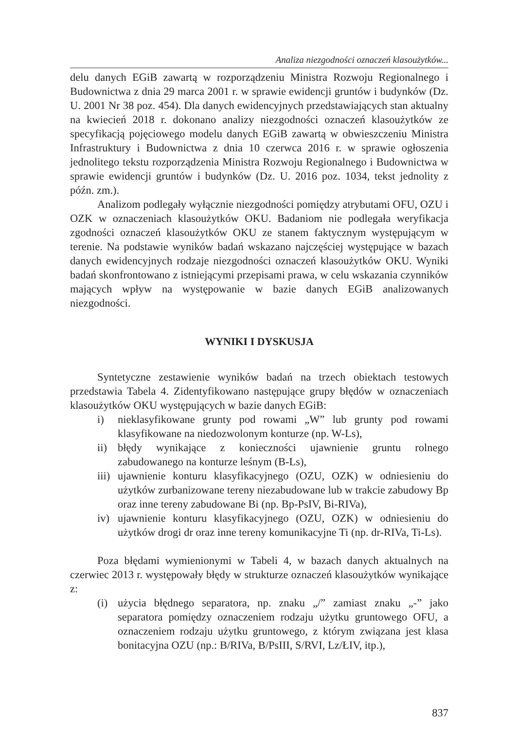Analiza niezgodności oznaczeń klasoużytków...
delu danych EGiB zawartą w rozporządzeniu Ministra Rozwoju Regionalnego i Budownictwa z dnia 29 marca 2001 r. w sprawie ewidencji gruntów i budynków (Dz. U. 2001 Nr 38 poz. 454). Dla danych ewidencyjnych przedstawiających stan aktualny na kwiecień 2018 r. dokonano analizy niezgodności oznaczeń klasoużytków ze specyfikacją pojęciowego modelu danych EGiB zawartą w obwieszczeniu Ministra Infrastruktury i Budownictwa z dnia 10 czerwca 2016 r. w sprawie ogłoszenia jednolitego tekstu rozporządzenia Ministra Rozwoju Regionalnego i Budownictwa w sprawie ewidencji gruntów i budynków (Dz. U. 2016 poz. 1034, tekst jednolity z późn. zm.).
Analizom podlegały wyłącznie niezgodności pomiędzy atrybutami OFU, OZU i OZK w oznaczeniach klasoużytków OKU. Badaniom nie podlegała weryfikacja zgodności oznaczeń klasoużytków OKU ze stanem faktycznym występującym w terenie. Na podstawie wyników badań wskazano najczęściej występujące w bazach danych ewidencyjnych rodzaje niezgodności oznaczeń klasoużytków OKU. Wyniki badań skonfrontowano z istniejącymi przepisami prawa, w celu wskazania czynników mających wpływ na występowanie w bazie danych EGiB analizowanych niezgodności.
WYNIKI I DYSKUSJA
Syntetyczne zestawienie wyników badań na trzech obiektach testowych przedstawia Tabela 4. Zidentyfikowano następujące grupy błędów w oznaczeniach klasoużytków OKU występujących w bazie danych EGiB:
i) nieklasyfikowane grunty pod rowami „W” lub grunty pod rowami klasyfikowane na niedozwolonym konturze (np. W-Ls),
ii) błędy wynikające z konieczności ujawnienie gruntu rolnego zabudowanego na konturze leśnym (B-Ls),
iii) ujawnienie konturu klasyfikacyjnego (OZU, OZK) w odniesieniu do użytków zurbanizowane tereny niezabudowane lub w trakcie zabudowy Bp oraz inne tereny zabudowane Bi (np. Bp-PsIV, Bi-RIVa),
iv) ujawnienie konturu klasyfikacyjnego (OZU, OZK) w odniesieniu do użytków drogi dr oraz inne tereny komunikacyjne Ti (np. dr-RIVa, Ti-Ls).
Poza błędami wymienionymi w Tabeli 4, w bazach danych aktualnych na czerwiec 2013 r. występowały błędy w strukturze oznaczeń klasoużytków wynikające z:
(i) użycia błędnego separatora, np. znaku „/” zamiast znaku „-” jako separatora pomiędzy oznaczeniem rodzaju użytku gruntowego OFU, a oznaczeniem rodzaju użytku gruntowego, z którym związana jest klasa bonitacyjna OZU (np.: B/RIVa, B/PsIII, S/RVI, Lz/ŁIV, itp.),
837